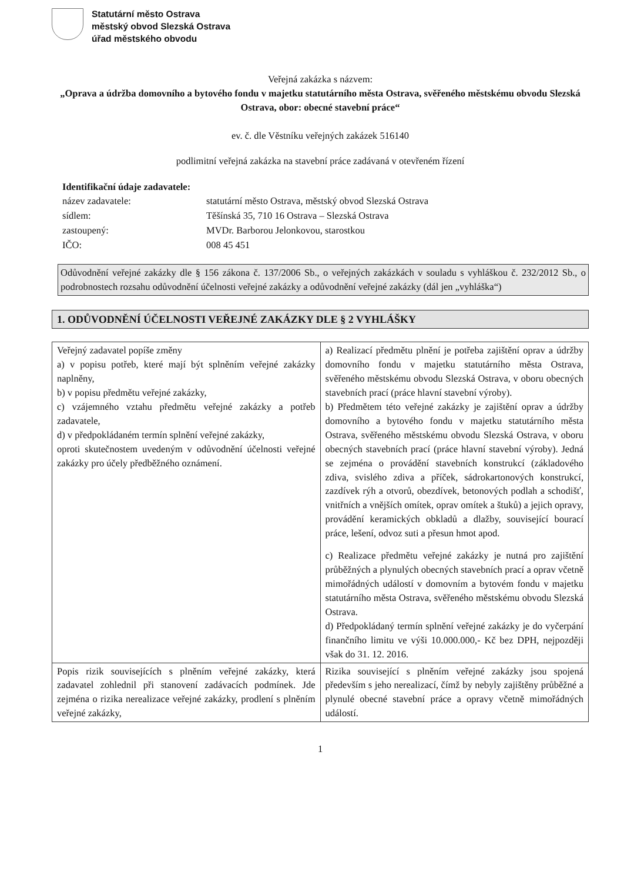Statutární město Ostrava
městský obvod Slezská Ostrava
úřad městského obvodu
Veřejná zakázka s názvem:
„Oprava a údržba domovního a bytového fondu v majetku statutárního města Ostrava, svěřeného městskému obvodu Slezská Ostrava, obor: obecné stavební práce“
ev. č. dle Věstníku veřejných zakázek 516140
podlimitní veřejná zakázka na stavební práce zadávaná v otevřeném řízení
Identifikační údaje zadavatele:
název zadavatele: statutární město Ostrava, městský obvod Slezská Ostrava sídlem: Těšínská 35, 710 16 Ostrava – Slezská Ostrava zastoupený: MVDr. Barborou Jelonkovou, starostkou IČO: 008 45 451
Odůvodnění veřejné zakázky dle § 156 zákona č. 137/2006 Sb., o veřejných zakázkách v souladu s vyhláškou č. 232/2012 Sb., o podrobnostech rozsahu odůvodnění účelnosti veřejné zakázky a odůvodnění veřejné zakázky (dál jen „vyhláška“)
1. ODŮVODNĚNÍ ÚČELNOSTI VEŘEJNÉ ZAKÁZKY DLE § 2 VYHLÁŠKY
| Veřejný zadavatel popíše změny a) v popisu potřeb, které mají být splněním veřejné zakázky naplněny, b) v popisu předmětu veřejné zakázky, c) vzájemného vztahu předmětu veřejné zakázky a potřeb zadavatele, d) v předpokládaném termín splnění veřejné zakázky, oproti skutečnostem uvedeným v odůvodnění účelnosti veřejné zakázky pro účely předběžného oznámení. | a) Realizací předmětu plnění je potřeba zajištění oprav a údržby domovního fondu v majetku statutárního města Ostrava, svěřeného městskému obvodu Slezská Ostrava, v oboru obecných stavebních prací (práce hlavní stavební výroby). b) Předmětem této veřejné zakázky je zajištění oprav a údržby domovního a bytového fondu v majetku statutárního města Ostrava, svěřeného městskému obvodu Slezská Ostrava, v oboru obecných stavebních prací (práce hlavní stavební výroby). Jedná se zejména o provádění stavebních konstrukcí (základového zdiva, svislého zdiva a příček, sádrokartonových konstrukcí, zazdívek rýh a otvorů, obezdívek, betonových podlah a schodišť, vnitřních a vnějších omítek, oprav omítek a štuků) a jejich opravy, provádění keramických obkladů a dlažby, související bourací práce, lešení, odvoz suti a přesun hmot apod. c) Realizace předmětu veřejné zakázky je nutná pro zajištění průběžných a plynulých obecných stavebních prací a oprav včetně mimořádných událostí v domovním a bytovém fondu v majetku statutárního města Ostrava, svěřeného městskému obvodu Slezská Ostrava. d) Předpokládaný termín splnění veřejné zakázky je do vyčerpání finančního limitu ve výši 10.000.000,- Kč bez DPH, nejpozději však do 31. 12. 2016. |
| Popis rizik souvisejících s plněním veřejné zakázky, která zadavatel zohlednil při stanovení zadávacích podmínek. Jde zejména o rizika nerealizace veřejné zakázky, prodlení s plněním veřejné zakázky, | Rizika související s plněním veřejné zakázky jsou spojená především s jeho nerealizací, čímž by nebyly zajištěny průběžné a plynulé obecné stavební práce a opravy včetně mimořádných událostí. |
1